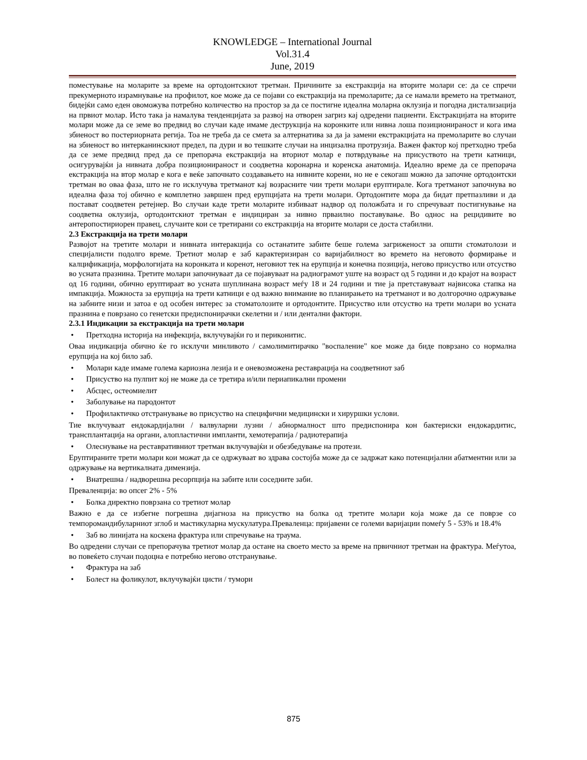KNOWLEDGE – International Journal
Vol.31.4
June, 2019
поместување на моларите за време на ортодонтскиот третман. Причините за екстракција на вторите молари се: да се спречи прекумерното израмнување на профилот, кое може да се појави со екстракција на премоларите; да се намали времето на третманот, бидејќи само еден овоможува потребно количество на простор за да се постигне идеална моларна оклузија и погодна дистализација на првиот молар. Исто така ја намалува тенденцијата за развој на отворен загриз кај одредени пациенти. Екстракцијата на вторите молари може да се земе во предвид во случаи каде имаме деструкција на коронките или нивна лоша позиционираност и кога има збиеност во постериорната регија. Тоа не треба да се смета за алтернатива за да ја замени екстракцијата на премоларите во случаи на збиеност во интерканинскиот предел, па дури и во тешките случаи на инцизална протрузија. Важен фактор кој претходно треба да се земе предвид пред да се препорача екстракција на вториот молар е потврдување на присуството на трети катници, осигурувајќи ја нивната добра позиционираност и соодветна коронарна и коренска анатомија. Идеално време да се препорача екстракција на втор молар е кога е веќе започнато создавањето на нивните корени, но не е секогаш можно да започне ортодонтски третман во оваа фаза, што не го исклучува третманот кај возрасните чии трети молари еруптирале. Кога третманот започнува во идеална фаза тој обично е комплетно завршен пред ерупцијата на трети молари. Ортодонтите мора да бидат претпазливи и да постават соодветен ретејнер. Во случаи каде трети моларите избиваат надвор од положбата и го спречуваат постигнување на соодветна оклузија, ортодонтскиот третман е индициран за нивно прваилно поставување. Во однос на рецидивите во антеропостириорен правец, случаите кои се третирани со екстракција на вторите молари се доста стабилни.
2.3 Екстракција на трети молари
Развојот на третите молари и нивната интеракција со останатите забите беше голема загриженост за општи стоматолози и специјалисти подолго време. Третиот молар е заб карактеризиран со варијабилност во времето на неговото формирање и калцификација, морфологијата на коронката и коренот, неговиот тек на ерупција и конечна позиција, негово присуство или отсуство во усната празнина. Третите молари започнуваат да се појавуваат на радиограмот уште на возраст од 5 години и до крајот на возраст од 16 години, обично еруптираат во усната шуплинана возраст меѓу 18 и 24 години и тие ја претставуваат највисока стапка на импакција. Можноста за ерупција на трети катници е од важно внимание во планирањето на третманот и во долгорочно одржување на забните низи и затоа е од особен интерес за стоматолозите и ортодонтите. Присуство или отсуство на трети молари во усната празнина е поврзано со генетски предиспонирачки скелетни и / или дентални фактори.
2.3.1 Индикации за екстракција на трети молари
• Претходна историја на инфекција, вклучувајќи го и периконитис.
Оваа индикација обично ќе го исклучи минливото / самолимитирачко "воспаление" кое може да биде поврзано со нормална ерупција на кој било заб.
• Молари каде имаме голема кариозна лезија и е оневозможена реставрација на соодветниот заб
• Присуство на пулпит кој не може да се третира и/или периапикални промени
• Абсцес, остеомиелит
• Заболување на пародонтот
• Профилактичко отстранување во присуство на специфични медицински и хируршки услови.
Тие вклучуваат ендокардијални / валвуларни лузни / абнормалност што предиспонира кон бактериски ендокардитис, трансплантација на органи, алопластични импланти, хемотерапија / радиотерапија
• Олеснување на реставративниот третман вклучувајќи и обезбедување на протези.
Еруптираните трети молари кои можат да се одржуваат во здрава состојба може да се задржат како потенцијални абатментни или за одржување на вертикалната димензија.
• Внатрешна / надворешна ресорпција на забите или соседните заби.
Преваленција: во опсег 2% - 5%
• Болка директно поврзана со третиот молар
Важно е да се избегне погрешна дијагноза на присуство на болка од третите молари која може да се поврзе со темпоромандибуларниот зглоб и мастикуларна мускулатура.Преваленца: пријавени се големи варијации помеѓу 5 - 53% и 18.4%
• Заб во линијата на коскена фрактура или спречување на траума.
Во одредени случаи се препорачува третиот молар да остане на своето место за време на првичниот третман на фрактура. Меѓутоа, во повеќето случаи подоцна е потребно негово отстранување.
• Фрактура на заб
• Болест на фоликулот, вклучувајќи цисти / тумори
875